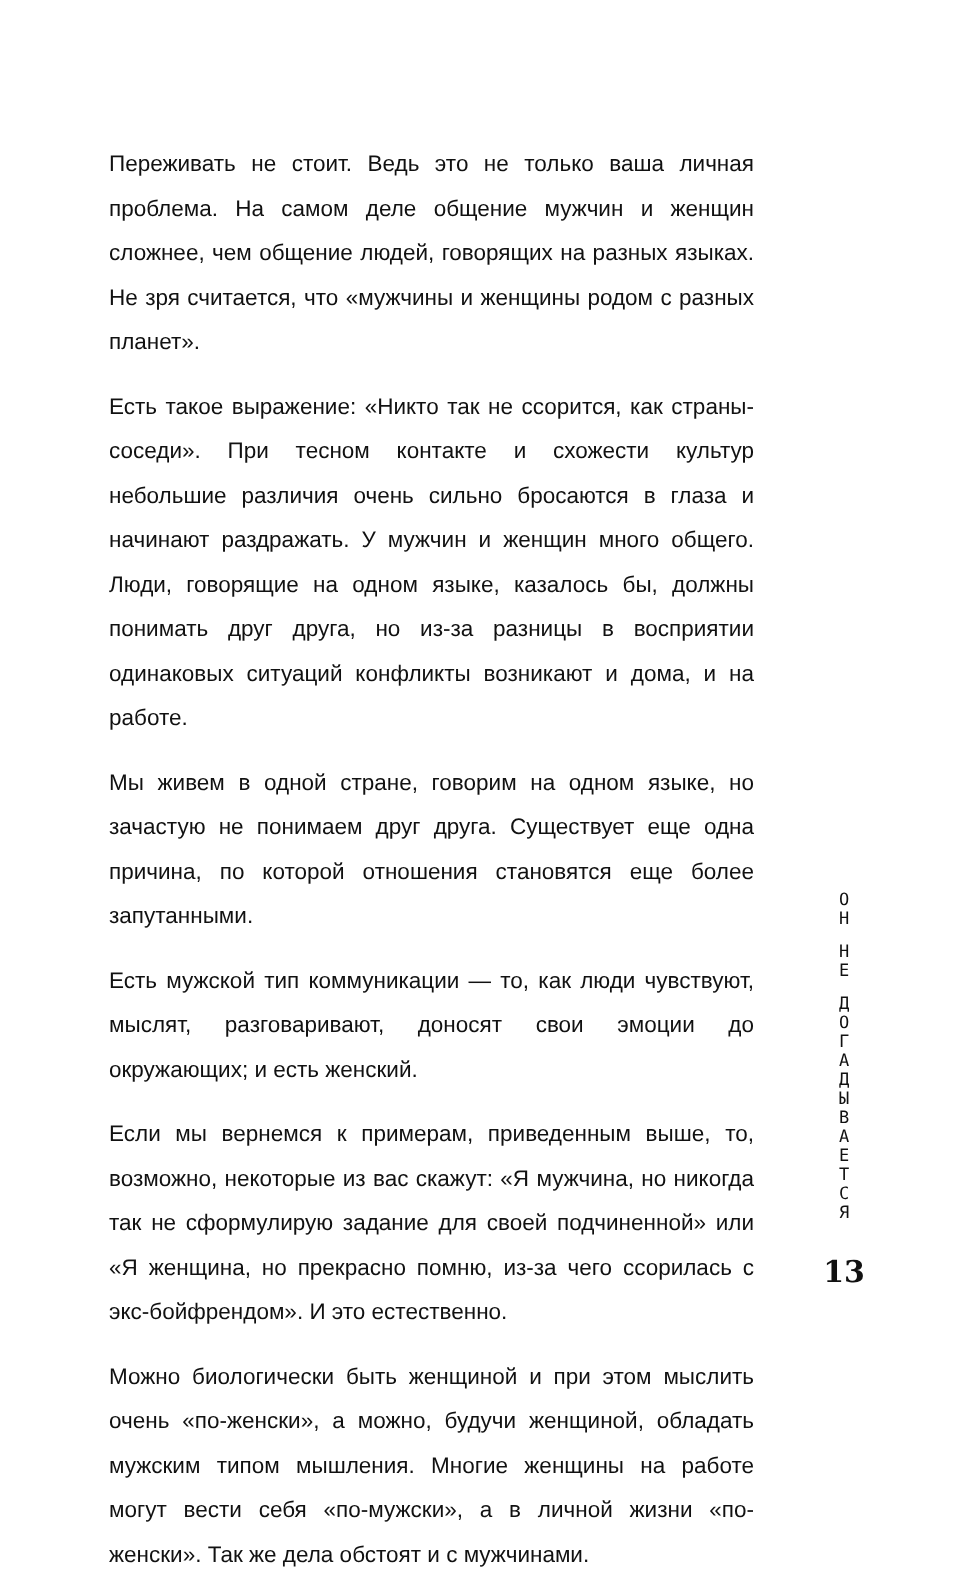Переживать не стоит. Ведь это не только ваша личная проблема. На самом деле общение мужчин и женщин сложнее, чем общение людей, говорящих на разных языках. Не зря считается, что «мужчины и женщины родом с разных планет».
Есть такое выражение: «Никто так не ссорится, как страны-соседи». При тесном контакте и схожести культур небольшие различия очень сильно бросаются в глаза и начинают раздражать. У мужчин и женщин много общего. Люди, говорящие на одном языке, казалось бы, должны понимать друг друга, но из-за разницы в восприятии одинаковых ситуаций конфликты возникают и дома, и на работе.
Мы живем в одной стране, говорим на одном языке, но зачастую не понимаем друг друга. Существует еще одна причина, по которой отношения становятся еще более запутанными.
Есть мужской тип коммуникации — то, как люди чувствуют, мыслят, разговаривают, доносят свои эмоции до окружающих; и есть женский.
Если мы вернемся к примерам, приведенным выше, то, возможно, некоторые из вас скажут: «Я мужчина, но никогда так не сформулирую задание для своей подчиненной» или «Я женщина, но прекрасно помню, из-за чего ссорилась с экс-бойфрендом». И это естественно.
Можно биологически быть женщиной и при этом мыслить очень «по-женски», а можно, будучи женщиной, обладать мужским типом мышления. Многие женщины на работе могут вести себя «по-мужски», а в личной жизни «по-женски». Так же дела обстоят и с мужчинами.
О
Н
Н
Е
Д
О
Г
А
Д
Ы
В
А
Е
Т
С
Я
13